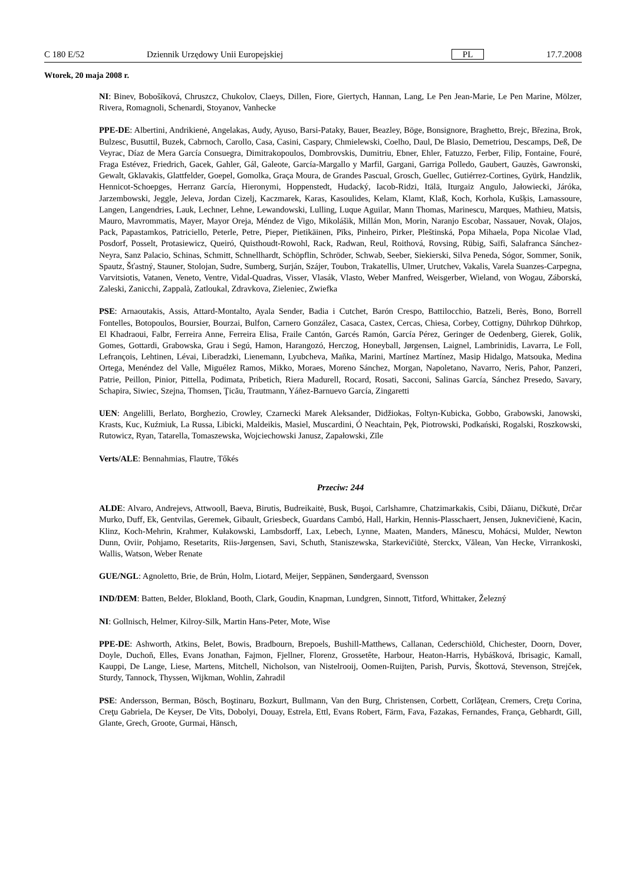C 180 E/52 Dziennik Urzędowy Unii Europejskiej PL 17.7.2008
Wtorek, 20 maja 2008 r.
NI: Binev, Bobošíková, Chruszcz, Chukolov, Claeys, Dillen, Fiore, Giertych, Hannan, Lang, Le Pen Jean-Marie, Le Pen Marine, Mölzer, Rivera, Romagnoli, Schenardi, Stoyanov, Vanhecke
PPE-DE: Albertini, Andrikienė, Angelakas, Audy, Ayuso, Barsi-Pataky, Bauer, Beazley, Böge, Bonsignore, Braghetto, Brejc, Březina, Brok, Bulzesc, Busuttil, Buzek, Cabrnoch, Carollo, Casa, Casini, Caspary, Chmielewski, Coelho, Daul, De Blasio, Demetriou, Descamps, Deß, De Veyrac, Díaz de Mera García Consuegra, Dimitrakopoulos, Dombrovskis, Dumitriu, Ebner, Ehler, Fatuzzo, Ferber, Filip, Fontaine, Fouré, Fraga Estévez, Friedrich, Gacek, Gahler, Gál, Galeote, García-Margallo y Marfil, Gargani, Garriga Polledo, Gaubert, Gauzès, Gawronski, Gewalt, Gklavakis, Glattfelder, Goepel, Gomolka, Graça Moura, de Grandes Pascual, Grosch, Guellec, Gutiérrez-Cortines, Gyürk, Handzlik, Hennicot-Schoepges, Herranz García, Hieronymi, Hoppenstedt, Hudacký, Iacob-Ridzi, Itälä, Iturgaiz Angulo, Jałowiecki, Járóka, Jarzembowski, Jeggle, Jeleva, Jordan Cizelj, Kaczmarek, Karas, Kasoulides, Kelam, Klamt, Klaß, Koch, Korhola, Kušķis, Lamassoure, Langen, Langendries, Lauk, Lechner, Lehne, Lewandowski, Lulling, Luque Aguilar, Mann Thomas, Marinescu, Marques, Mathieu, Matsis, Mauro, Mavrommatis, Mayer, Mayor Oreja, Méndez de Vigo, Mikolášik, Millán Mon, Morin, Naranjo Escobar, Nassauer, Novak, Olajos, Pack, Papastamkos, Patriciello, Peterle, Petre, Pieper, Pietikäinen, Pīks, Pinheiro, Pirker, Pleštinská, Popa Mihaela, Popa Nicolae Vlad, Posdorf, Posselt, Protasiewicz, Queiró, Quisthoudt-Rowohl, Rack, Radwan, Reul, Roithová, Rovsing, Rübig, Saïfi, Salafranca Sánchez-Neyra, Sanz Palacio, Schinas, Schmitt, Schnellhardt, Schöpflin, Schröder, Schwab, Seeber, Siekierski, Silva Peneda, Sógor, Sommer, Sonik, Spautz, Šťastný, Stauner, Stolojan, Sudre, Sumberg, Surján, Szájer, Toubon, Trakatellis, Ulmer, Urutchev, Vakalis, Varela Suanzes-Carpegna, Varvitsiotis, Vatanen, Veneto, Ventre, Vidal-Quadras, Visser, Vlasák, Vlasto, Weber Manfred, Weisgerber, Wieland, von Wogau, Záborská, Zaleski, Zanicchi, Zappalà, Zatloukal, Zdravkova, Zieleniec, Zwiefka
PSE: Arnaoutakis, Assis, Attard-Montalto, Ayala Sender, Badia i Cutchet, Barón Crespo, Battilocchio, Batzeli, Berès, Bono, Borrell Fontelles, Botopoulos, Boursier, Bourzai, Bulfon, Carnero González, Casaca, Castex, Cercas, Chiesa, Corbey, Cottigny, Dührkop Dührkop, El Khadraoui, Falbr, Ferreira Anne, Ferreira Elisa, Fraile Cantón, Garcés Ramón, García Pérez, Geringer de Oedenberg, Gierek, Golik, Gomes, Gottardi, Grabowska, Grau i Segú, Hamon, Harangozó, Herczog, Honeyball, Jørgensen, Laignel, Lambrinidis, Lavarra, Le Foll, Lefrançois, Lehtinen, Lévai, Liberadzki, Lienemann, Lyubcheva, Maňka, Marini, Martínez Martínez, Masip Hidalgo, Matsouka, Medina Ortega, Menéndez del Valle, Miguélez Ramos, Mikko, Moraes, Moreno Sánchez, Morgan, Napoletano, Navarro, Neris, Pahor, Panzeri, Patrie, Peillon, Pinior, Pittella, Podimata, Pribetich, Riera Madurell, Rocard, Rosati, Sacconi, Salinas García, Sánchez Presedo, Savary, Schapira, Siwiec, Szejna, Thomsen, Ţicău, Trautmann, Yáñez-Barnuevo García, Zingaretti
UEN: Angelilli, Berlato, Borghezio, Crowley, Czarnecki Marek Aleksander, Didžiokas, Foltyn-Kubicka, Gobbo, Grabowski, Janowski, Krasts, Kuc, Kuźmiuk, La Russa, Libicki, Maldeikis, Masiel, Muscardini, Ó Neachtain, Pęk, Piotrowski, Podkański, Rogalski, Roszkowski, Rutowicz, Ryan, Tatarella, Tomaszewska, Wojciechowski Janusz, Zapałowski, Zīle
Verts/ALE: Bennahmias, Flautre, Tőkés
Przeciw: 244
ALDE: Alvaro, Andrejevs, Attwooll, Baeva, Birutis, Budreikaitė, Busk, Buşoi, Carlshamre, Chatzimarkakis, Csibi, Dăianu, Dičkutė, Drčar Murko, Duff, Ek, Gentvilas, Geremek, Gibault, Griesbeck, Guardans Cambó, Hall, Harkin, Hennis-Plasschaert, Jensen, Juknevičienė, Kacin, Klinz, Koch-Mehrin, Krahmer, Kułakowski, Lambsdorff, Lax, Lebech, Lynne, Maaten, Manders, Mănescu, Mohácsi, Mulder, Newton Dunn, Oviir, Pohjamo, Resetarits, Riis-Jørgensen, Savi, Schuth, Staniszewska, Starkevičiūtė, Sterckx, Vălean, Van Hecke, Virrankoski, Wallis, Watson, Weber Renate
GUE/NGL: Agnoletto, Brie, de Brún, Holm, Liotard, Meijer, Seppänen, Søndergaard, Svensson
IND/DEM: Batten, Belder, Blokland, Booth, Clark, Goudin, Knapman, Lundgren, Sinnott, Titford, Whittaker, Železný
NI: Gollnisch, Helmer, Kilroy-Silk, Martin Hans-Peter, Mote, Wise
PPE-DE: Ashworth, Atkins, Belet, Bowis, Bradbourn, Brepoels, Bushill-Matthews, Callanan, Cederschiöld, Chichester, Doorn, Dover, Doyle, Duchoň, Elles, Evans Jonathan, Fajmon, Fjellner, Florenz, Grossetête, Harbour, Heaton-Harris, Hybášková, Ibrisagic, Kamall, Kauppi, De Lange, Liese, Martens, Mitchell, Nicholson, van Nistelrooij, Oomen-Ruijten, Parish, Purvis, Škottová, Stevenson, Strejček, Sturdy, Tannock, Thyssen, Wijkman, Wohlin, Zahradil
PSE: Andersson, Berman, Bösch, Boştinaru, Bozkurt, Bullmann, Van den Burg, Christensen, Corbett, Corlăţean, Cremers, Creţu Corina, Creţu Gabriela, De Keyser, De Vits, Dobolyi, Douay, Estrela, Ettl, Evans Robert, Färm, Fava, Fazakas, Fernandes, França, Gebhardt, Gill, Glante, Grech, Groote, Gurmai, Hänsch,